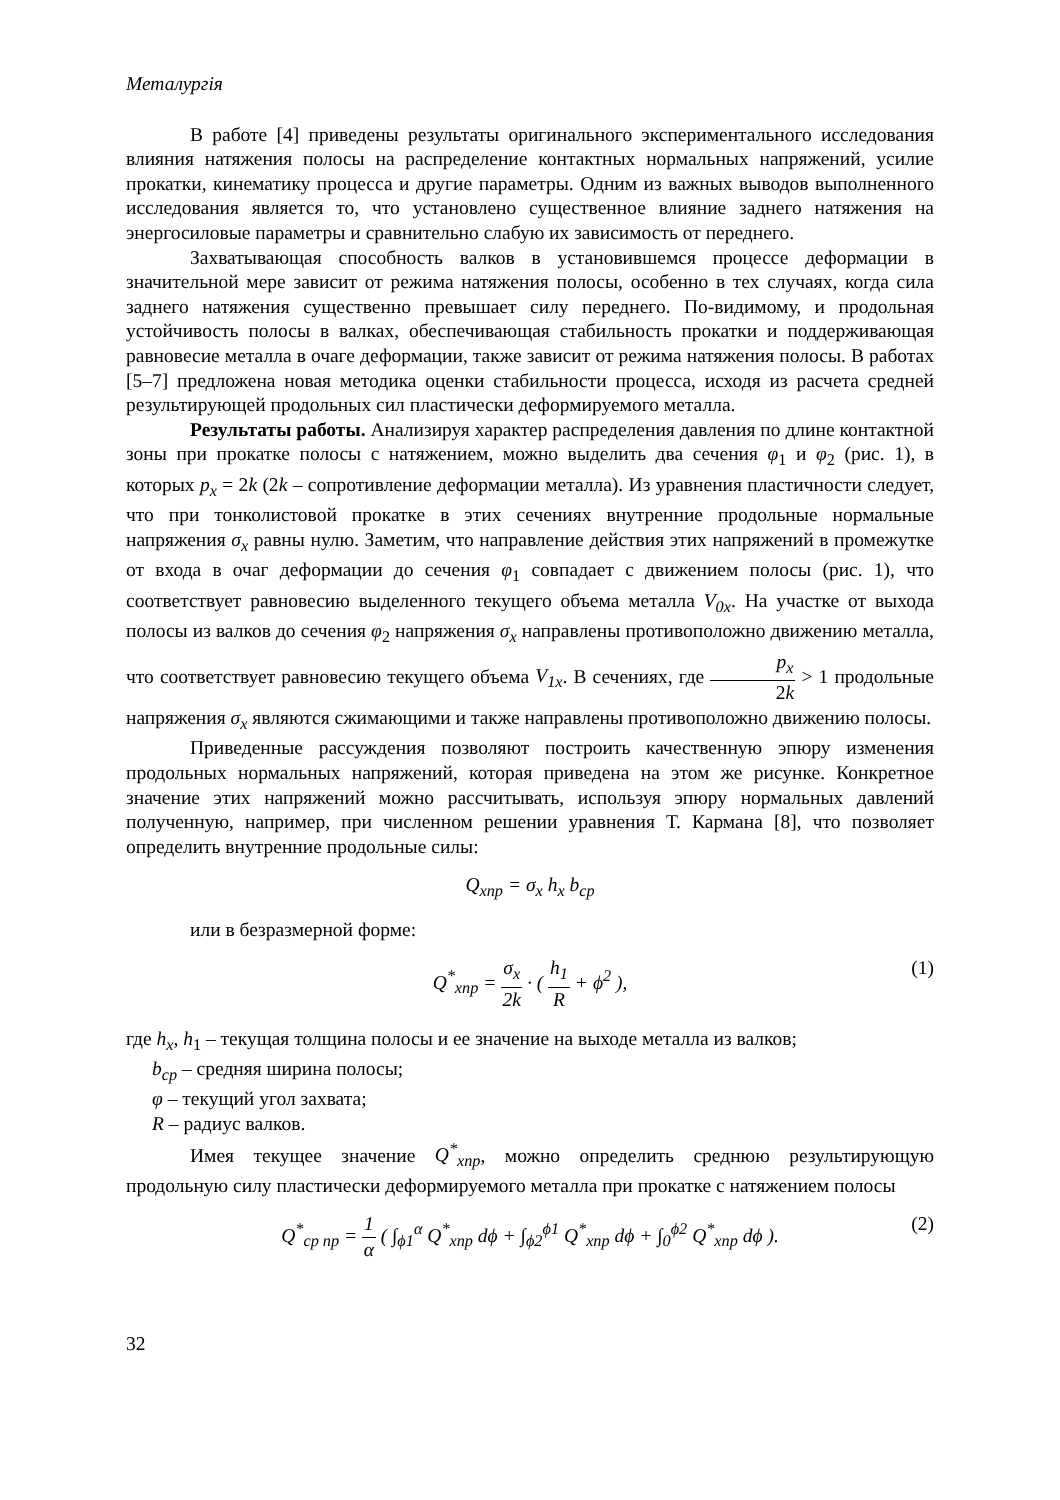Металургія
В работе [4] приведены результаты оригинального экспериментального исследования влияния натяжения полосы на распределение контактных нормальных напряжений, усилие прокатки, кинематику процесса и другие параметры. Одним из важных выводов выполненного исследования является то, что установлено существенное влияние заднего натяжения на энергосиловые параметры и сравнительно слабую их зависимость от переднего.
Захватывающая способность валков в установившемся процессе деформации в значительной мере зависит от режима натяжения полосы, особенно в тех случаях, когда сила заднего натяжения существенно превышает силу переднего. По-видимому, и продольная устойчивость полосы в валках, обеспечивающая стабильность прокатки и поддерживающая равновесие металла в очаге деформации, также зависит от режима натяжения полосы. В работах [5–7] предложена новая методика оценки стабильности процесса, исходя из расчета средней результирующей продольных сил пластически деформируемого металла.
Результаты работы. Анализируя характер распределения давления по длине контактной зоны при прокатке полосы с натяжением, можно выделить два сечения φ<sub>1</sub> и φ<sub>2</sub> (рис. 1), в которых p<sub>x</sub> = 2k (2k – сопротивление деформации металла). Из уравнения пластичности следует, что при тонколистовой прокатке в этих сечениях внутренние продольные нормальные напряжения σ<sub>x</sub> равны нулю. Заметим, что направление действия этих напряжений в промежутке от входа в очаг деформации до сечения φ<sub>1</sub> совпадает с движением полосы (рис. 1), что соответствует равновесию выделенного текущего объема металла V<sub>0x</sub>. На участке от выхода полосы из валков до сечения φ<sub>2</sub> напряжения σ<sub>x</sub> направлены противоположно движению металла, что соответствует равновесию текущего объема V<sub>1x</sub>. В сечениях, где p<sub>x</sub> 2k > 1 продольные напряжения σ<sub>x</sub> являются сжимающими и также направлены противоположно движению полосы.
Приведенные рассуждения позволяют построить качественную эпюру изменения продольных нормальных напряжений, которая приведена на этом же рисунке. Конкретное значение этих напряжений можно рассчитывать, используя эпюру нормальных давлений полученную, например, при численном решении уравнения Т. Кармана [8], что позволяет определить внутренние продольные силы:
Q<sub>xnp</sub> = σ<sub>x</sub> h<sub>x</sub> b<sub>cp</sub>
или в безразмерной форме:
(1) Q<sup>*</sup><sub>xnp</sub> = σ<sub>x</sub> 2k · ( h<sub>1</sub> R + ϕ<sup>2</sup> ),
где h<sub>x</sub>, h<sub>1</sub> – текущая толщина полосы и ее значение на выходе металла из валков;
b<sub>cp</sub> – средняя ширина полосы;
φ – текущий угол захвата;
R – радиус валков.
Имея текущее значение Q<sup>*</sup><sub>xnp</sub>, можно определить среднюю результирующую продольную силу пластически деформируемого металла при прокатке с натяжением полосы
(2) Q<sup>*</sup><sub>cp np</sub> = 1 α ( ∫<sub>ϕ1</sub><sup>α</sup> Q<sup>*</sup><sub>xnp</sub> dϕ + ∫<sub>ϕ2</sub><sup>ϕ1</sup> Q<sup>*</sup><sub>xnp</sub> dϕ + ∫<sub>0</sub><sup>ϕ2</sup> Q<sup>*</sup><sub>xnp</sub> dϕ ).
32